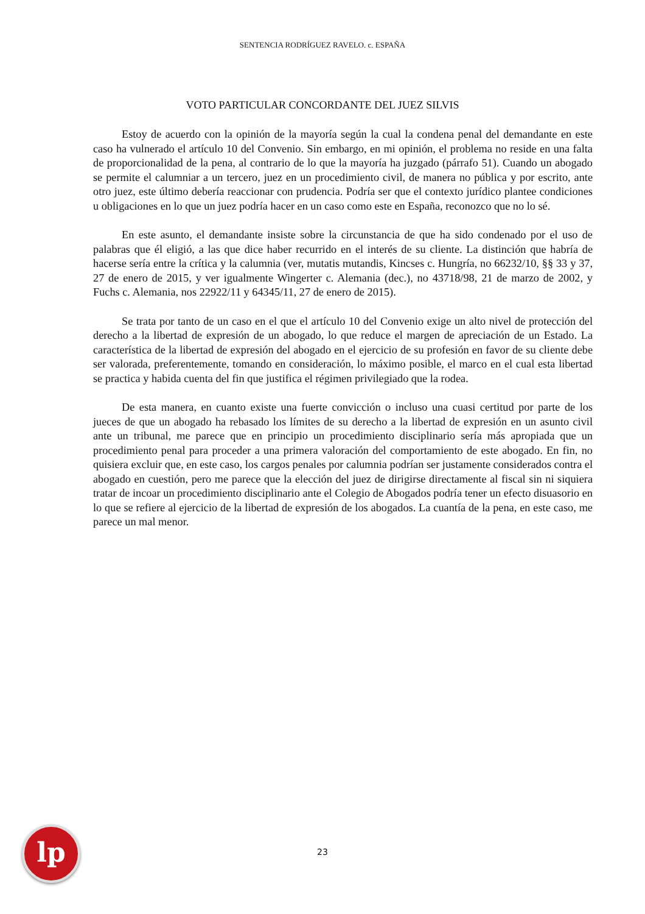SENTENCIA RODRÍGUEZ RAVELO. c. ESPAÑA
VOTO PARTICULAR CONCORDANTE DEL JUEZ SILVIS
Estoy de acuerdo con la opinión de la mayoría según la cual la condena penal del demandante en este caso ha vulnerado el artículo 10 del Convenio. Sin embargo, en mi opinión, el problema no reside en una falta de proporcionalidad de la pena, al contrario de lo que la mayoría ha juzgado (párrafo 51). Cuando un abogado se permite el calumniar a un tercero, juez en un procedimiento civil, de manera no pública y por escrito, ante otro juez, este último debería reaccionar con prudencia. Podría ser que el contexto jurídico plantee condiciones u obligaciones en lo que un juez podría hacer en un caso como este en España, reconozco que no lo sé.
En este asunto, el demandante insiste sobre la circunstancia de que ha sido condenado por el uso de palabras que él eligió, a las que dice haber recurrido en el interés de su cliente. La distinción que habría de hacerse sería entre la crítica y la calumnia (ver, mutatis mutandis, Kincses c. Hungría, no 66232/10, §§ 33 y 37, 27 de enero de 2015, y ver igualmente Wingerter c. Alemania (dec.), no 43718/98, 21 de marzo de 2002, y Fuchs c. Alemania, nos 22922/11 y 64345/11, 27 de enero de 2015).
Se trata por tanto de un caso en el que el artículo 10 del Convenio exige un alto nivel de protección del derecho a la libertad de expresión de un abogado, lo que reduce el margen de apreciación de un Estado. La característica de la libertad de expresión del abogado en el ejercicio de su profesión en favor de su cliente debe ser valorada, preferentemente, tomando en consideración, lo máximo posible, el marco en el cual esta libertad se practica y habida cuenta del fin que justifica el régimen privilegiado que la rodea.
De esta manera, en cuanto existe una fuerte convicción o incluso una cuasi certitud por parte de los jueces de que un abogado ha rebasado los límites de su derecho a la libertad de expresión en un asunto civil ante un tribunal, me parece que en principio un procedimiento disciplinario sería más apropiada que un procedimiento penal para proceder a una primera valoración del comportamiento de este abogado. En fin, no quisiera excluir que, en este caso, los cargos penales por calumnia podrían ser justamente considerados contra el abogado en cuestión, pero me parece que la elección del juez de dirigirse directamente al fiscal sin ni siquiera tratar de incoar un procedimiento disciplinario ante el Colegio de Abogados podría tener un efecto disuasorio en lo que se refiere al ejercicio de la libertad de expresión de los abogados. La cuantía de la pena, en este caso, me parece un mal menor.
lp 23